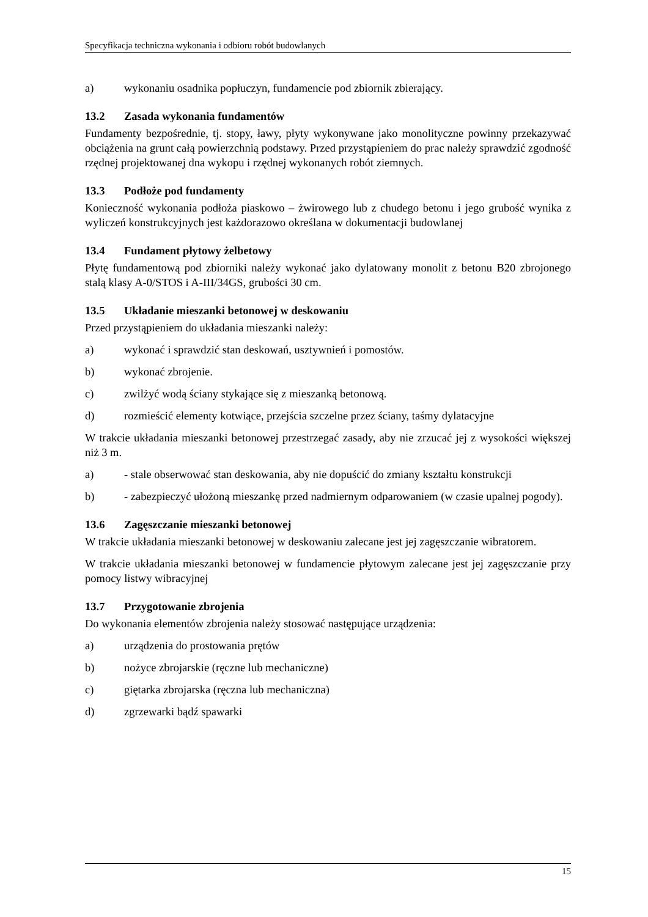Specyfikacja techniczna wykonania i odbioru robót budowlanych
a) wykonaniu osadnika popłuczyn, fundamencie pod zbiornik zbierający.
13.2 Zasada wykonania fundamentów
Fundamenty bezpośrednie, tj. stopy, ławy, płyty wykonywane jako monolityczne powinny przekazywać obciążenia na grunt całą powierzchnią podstawy. Przed przystąpieniem do prac należy sprawdzić zgodność rzędnej projektowanej dna wykopu i rzędnej wykonanych robót ziemnych.
13.3 Podłoże pod fundamenty
Konieczność wykonania podłoża piaskowo – żwirowego lub z chudego betonu i jego grubość wynika z wyliczeń konstrukcyjnych jest każdorazowo określana w dokumentacji budowlanej
13.4 Fundament płytowy żelbetowy
Płytę fundamentową pod zbiorniki należy wykonać jako dylatowany monolit z betonu B20 zbrojonego stalą klasy A-0/STOS i A-III/34GS, grubości 30 cm.
13.5 Układanie mieszanki betonowej w deskowaniu
Przed przystąpieniem do układania mieszanki należy:
a) wykonać i sprawdzić stan deskowań, usztywnień i pomostów.
b) wykonać zbrojenie.
c) zwilżyć wodą ściany stykające się z mieszanką betonową.
d) rozmieścić elementy kotwiące, przejścia szczelne przez ściany, taśmy dylatacyjne
W trakcie układania mieszanki betonowej przestrzegać zasady, aby nie zrzucać jej z wysokości większej niż 3 m.
a) - stale obserwować stan deskowania, aby nie dopuścić do zmiany kształtu konstrukcji
b) - zabezpieczyć ułożoną mieszankę przed nadmiernym odparowaniem (w czasie upalnej pogody).
13.6 Zagęszczanie mieszanki betonowej
W trakcie układania mieszanki betonowej w deskowaniu zalecane jest jej zagęszczanie wibratorem.
W trakcie układania mieszanki betonowej w fundamencie płytowym zalecane jest jej zagęszczanie przy pomocy listwy wibracyjnej
13.7 Przygotowanie zbrojenia
Do wykonania elementów zbrojenia należy stosować następujące urządzenia:
a) urządzenia do prostowania prętów
b) nożyce zbrojarskie (ręczne lub mechaniczne)
c) giętarka zbrojarska (ręczna lub mechaniczna)
d) zgrzewarki bądź spawarki
15